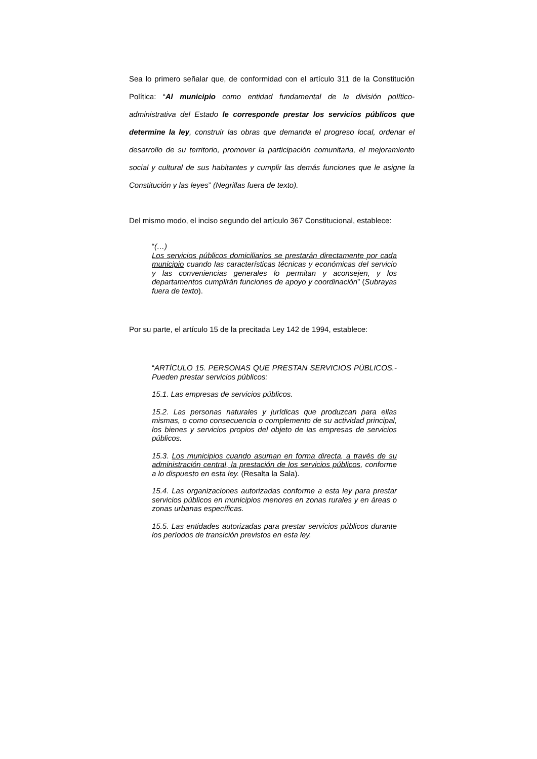Sea lo primero señalar que, de conformidad con el artículo 311 de la Constitución Política: “Al municipio como entidad fundamental de la división político-administrativa del Estado le corresponde prestar los servicios públicos que determine la ley, construir las obras que demanda el progreso local, ordenar el desarrollo de su territorio, promover la participación comunitaria, el mejoramiento social y cultural de sus habitantes y cumplir las demás funciones que le asigne la Constitución y las leyes” (Negrillas fuera de texto).
Del mismo modo, el inciso segundo del artículo 367 Constitucional, establece:
“(…)
Los servicios públicos domiciliarios se prestarán directamente por cada municipio cuando las características técnicas y económicas del servicio y las conveniencias generales lo permitan y aconsejen, y los departamentos cumplirán funciones de apoyo y coordinación” (Subrayas fuera de texto).
Por su parte, el artículo 15 de la precitada Ley 142 de 1994, establece:
“ARTÍCULO 15. PERSONAS QUE PRESTAN SERVICIOS PÚBLICOS.- Pueden prestar servicios públicos:
15.1. Las empresas de servicios públicos.
15.2. Las personas naturales y jurídicas que produzcan para ellas mismas, o como consecuencia o complemento de su actividad principal, los bienes y servicios propios del objeto de las empresas de servicios públicos.
15.3. Los municipios cuando asuman en forma directa, a través de su administración central, la prestación de los servicios públicos, conforme a lo dispuesto en esta ley. (Resalta la Sala).
15.4. Las organizaciones autorizadas conforme a esta ley para prestar servicios públicos en municipios menores en zonas rurales y en áreas o zonas urbanas específicas.
15.5. Las entidades autorizadas para prestar servicios públicos durante los períodos de transición previstos en esta ley.